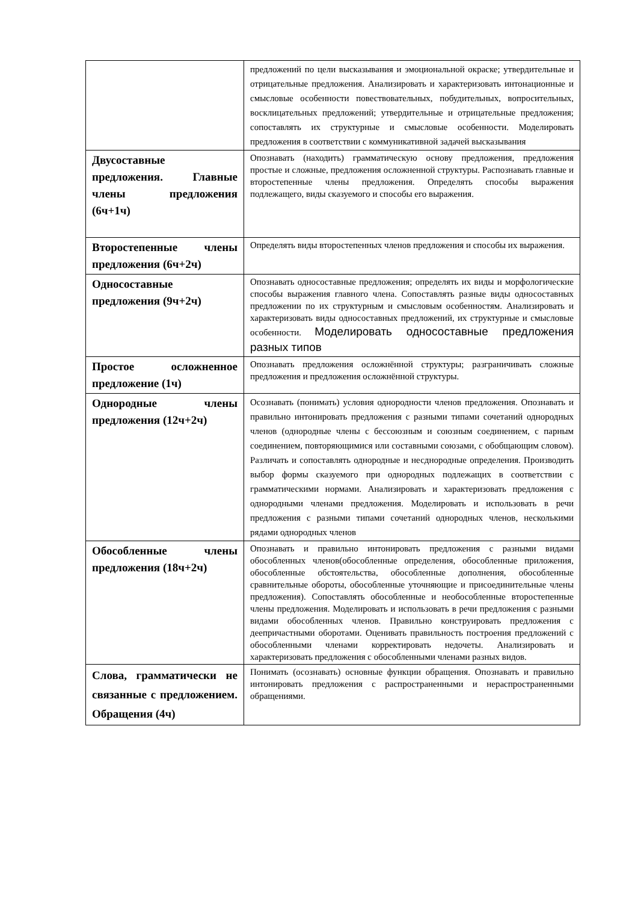| | предложений по цели высказывания и эмоциональной окраске; утвердительные и отрицательные предложения. Анализировать и характеризовать интонационные и смысловые особенности повествовательных, побудительных, вопросительных, восклицательных предложений; утвердительные и отрицательные предложения; сопоставлять их структурные и смысловые особенности. Моделировать предложения в соответствии с коммуникативной задачей высказывания |
| Двусоставные предложения. Главные члены предложения (6ч+1ч) | Опознавать (находить) грамматическую основу предложения, предложения простые и сложные, предложения осложненной структуры. Распознавать главные и второстепенные члены предложения. Определять способы выражения подлежащего, виды сказуемого и способы его выражения. |
| Второстепенные члены предложения (6ч+2ч) | Определять виды второстепенных членов предложения и способы их выражения. |
| Односоставные предложения (9ч+2ч) | Опознавать односоставные предложения; определять их виды и морфологические способы выражения главного члена. Сопоставлять разные виды односоставных предложении по их структурным и смысловым особенностям. Анализировать и характеризовать виды односоставных предложений, их структурные и смысловые особенности. Моделировать односоставные предложения разных типов |
| Простое осложненное предложение (1ч) | Опознавать предложения осложнённой структуры; разграничивать сложные предложения и предложения осложнённой структуры. |
| Однородные члены предложения (12ч+2ч) | Осознавать (понимать) условия однородности членов предложения. Опознавать и правильно интонировать предложения с разными типами сочетаний однородных членов (однородные члены с бессоюзным и союзным соединением, с парным соединением, повторяющимися или составными союзами, с обобщающим словом). Различать и сопоставлять однородные и несднородные определения. Производить выбор формы сказуемого при однородных подлежащих в соответствии с грамматическими нормами. Анализировать и характеризовать предложения с однородными членами предложения. Моделировать и использовать в речи предложения с разными типами сочетаний однородных членов, несколькими рядами однородных членов |
| Обособленные члены предложения (18ч+2ч) | Опознавать и правильно интонировать предложения с разными видами обособленных членов(обособленные определения, обособленные приложения, обособленные обстоятельства, обособленные дополнения, обособленные сравнительные обороты, обособленные уточняющие и присоединительные члены предложения). Сопоставлять обособленные и необособленные второстепенные члены предложения. Моделировать и использовать в речи предложения с разными видами обособленных членов. Правильно конструировать предложения с деепричастными оборотами. Оценивать правильность построения предложений с обособленными членами корректировать недочеты. Анализировать и характеризовать предложения с обособленными членами разных видов. |
| Слова, грамматически не связанные с предложением. Обращения (4ч) | Понимать (осознавать) основные функции обращения. Опознавать и правильно интонировать предложения с распространенными и нераспространенными обращениями. |